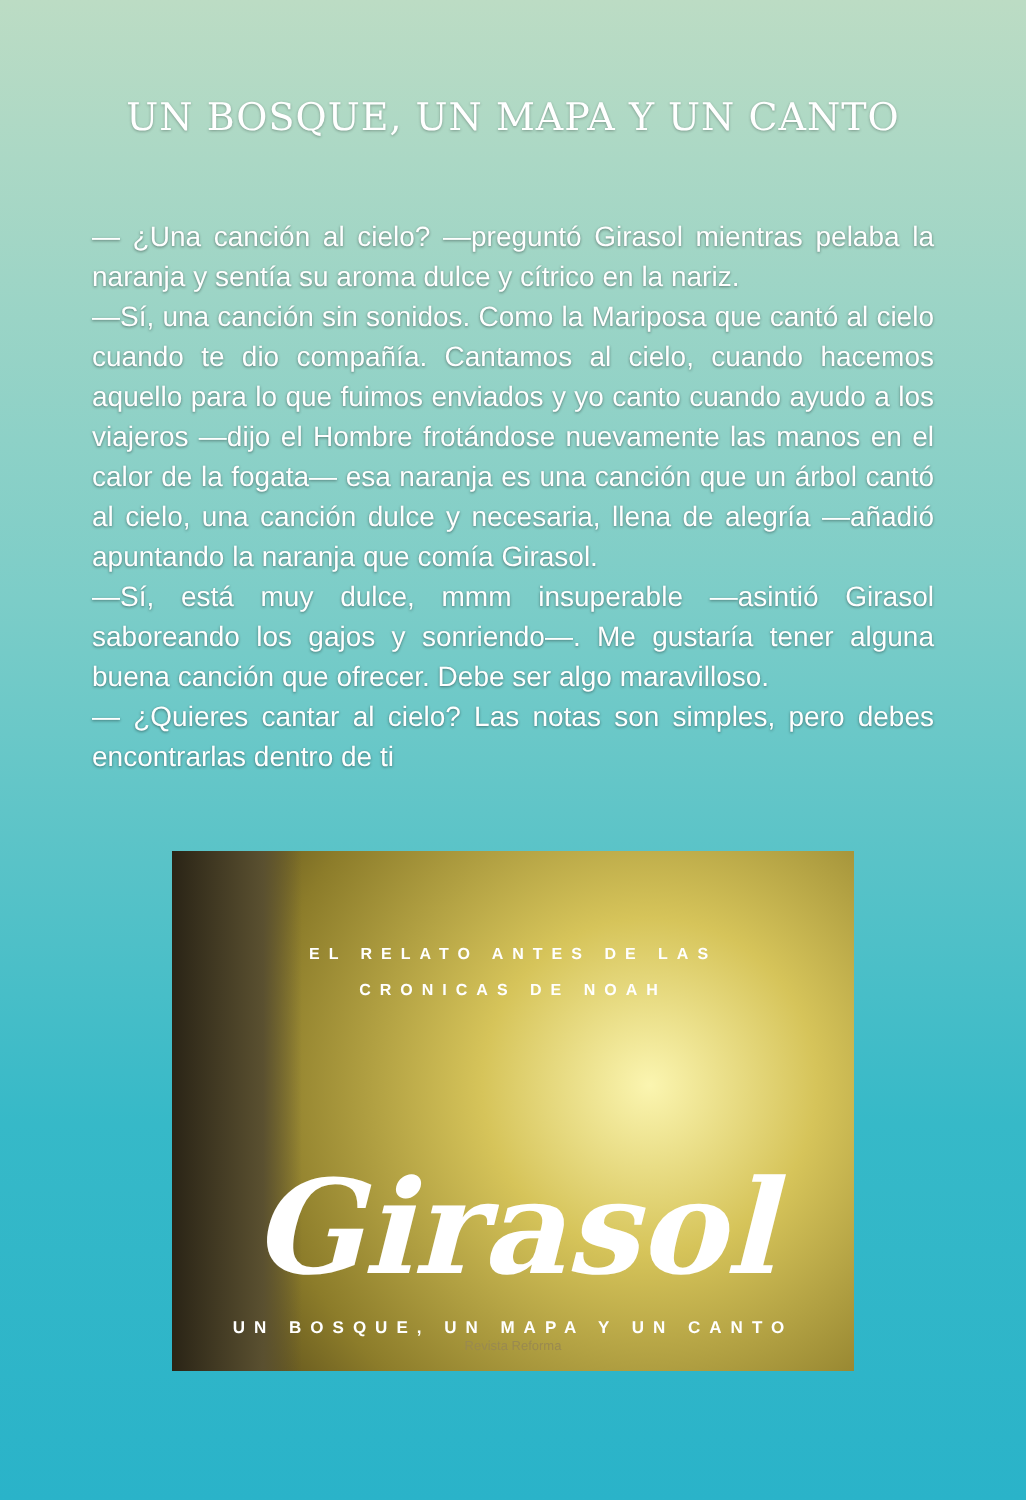UN BOSQUE, UN MAPA Y UN CANTO
— ¿Una canción al cielo? —preguntó Girasol mientras pelaba la naranja y sentía su aroma dulce y cítrico en la nariz.
—Sí, una canción sin sonidos. Como la Mariposa que cantó al cielo cuando te dio compañía. Cantamos al cielo, cuando hacemos aquello para lo que fuimos enviados y yo canto cuando ayudo a los viajeros —dijo el Hombre frotándose nuevamente las manos en el calor de la fogata— esa naranja es una canción que un árbol cantó al cielo, una canción dulce y necesaria, llena de alegría —añadió apuntando la naranja que comía Girasol.
—Sí, está muy dulce, mmm insuperable —asintió Girasol saboreando los gajos y sonriendo—. Me gustaría tener alguna buena canción que ofrecer. Debe ser algo maravilloso.
— ¿Quieres cantar al cielo? Las notas son simples, pero debes encontrarlas dentro de ti
EL RELATO ANTES DE LAS
CRONICAS DE NOAH
Girasol
UN BOSQUE, UN MAPA Y UN CANTO
Revista Reforma